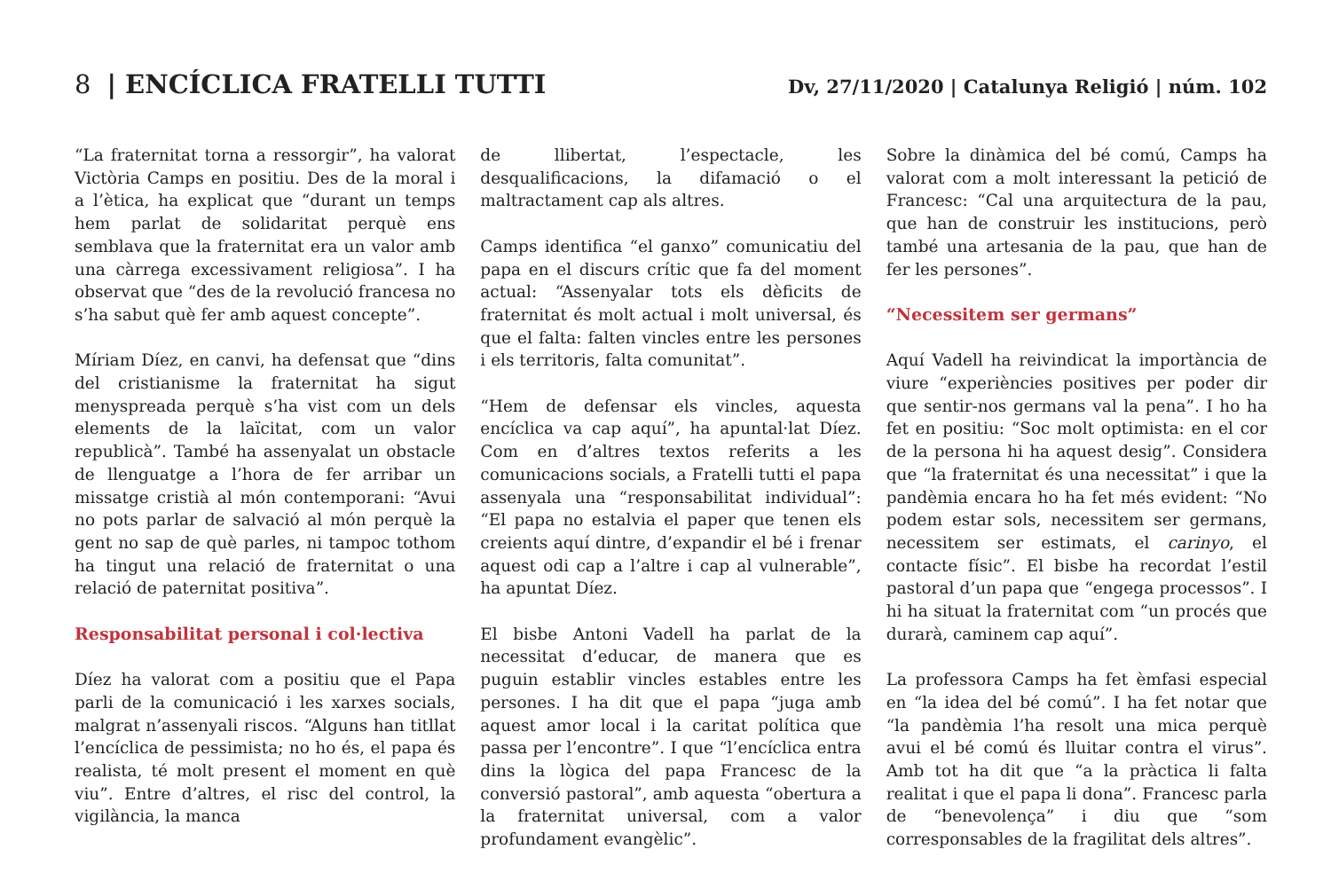8 | ENCÍCLICA FRATELLI TUTTI
Dv, 27/11/2020 | Catalunya Religió | núm. 102
“La fraternitat torna a ressorgir”, ha valorat Victòria Camps en positiu. Des de la moral i a l’ètica, ha explicat que “durant un temps hem parlat de solidaritat perquè ens semblava que la fraternitat era un valor amb una càrrega excessivament religiosa”. I ha observat que “des de la revolució francesa no s’ha sabut què fer amb aquest concepte”.
Míriam Díez, en canvi, ha defensat que “dins del cristianisme la fraternitat ha sigut menyspreada perquè s’ha vist com un dels elements de la laïcitat, com un valor republicà”. També ha assenyalat un obstacle de llenguatge a l’hora de fer arribar un missatge cristià al món contemporani: “Avui no pots parlar de salvació al món perquè la gent no sap de què parles, ni tampoc tothom ha tingut una relació de fraternitat o una relació de paternitat positiva”.
Responsabilitat personal i col·lectiva
Díez ha valorat com a positiu que el Papa parli de la comunicació i les xarxes socials, malgrat n’assenyali riscos. “Alguns han titllat l’encíclica de pessimista; no ho és, el papa és realista, té molt present el moment en què viu”. Entre d’altres, el risc del control, la vigilància, la manca
de llibertat, l’espectacle, les desqualificacions, la difamació o el maltractament cap als altres.
Camps identifica “el ganxo” comunicatiu del papa en el discurs crític que fa del moment actual: “Assenyalar tots els dèficits de fraternitat és molt actual i molt universal, és que el falta: falten vincles entre les persones i els territoris, falta comunitat”.
“Hem de defensar els vincles, aquesta encíclica va cap aquí”, ha apuntal·lat Díez. Com en d’altres textos referits a les comunicacions socials, a Fratelli tutti el papa assenyala una “responsabilitat individual”: “El papa no estalvia el paper que tenen els creients aquí dintre, d’expandir el bé i frenar aquest odi cap a l’altre i cap al vulnerable”, ha apuntat Díez.
El bisbe Antoni Vadell ha parlat de la necessitat d’educar, de manera que es puguin establir vincles estables entre les persones. I ha dit que el papa “juga amb aquest amor local i la caritat política que passa per l’encontre”. I que “l’encíclica entra dins la lògica del papa Francesc de la conversió pastoral”, amb aquesta “obertura a la fraternitat universal, com a valor profundament evangèlic”.
Sobre la dinàmica del bé comú, Camps ha valorat com a molt interessant la petició de Francesc: “Cal una arquitectura de la pau, que han de construir les institucions, però també una artesania de la pau, que han de fer les persones”.
“Necessitem ser germans”
Aquí Vadell ha reivindicat la importància de viure “experiències positives per poder dir que sentir-nos germans val la pena”. I ho ha fet en positiu: “Soc molt optimista: en el cor de la persona hi ha aquest desig”. Considera que “la fraternitat és una necessitat” i que la pandèmia encara ho ha fet més evident: “No podem estar sols, necessitem ser germans, necessitem ser estimats, el carinyo, el contacte físic”. El bisbe ha recordat l’estil pastoral d’un papa que “engega processos”. I hi ha situat la fraternitat com “un procés que durarà, caminem cap aquí”.
La professora Camps ha fet èmfasi especial en “la idea del bé comú”. I ha fet notar que “la pandèmia l’ha resolt una mica perquè avui el bé comú és lluitar contra el virus”. Amb tot ha dit que “a la pràctica li falta realitat i que el papa li dona”. Francesc parla de “benevolença” i diu que “som corresponsables de la fragilitat dels altres”.